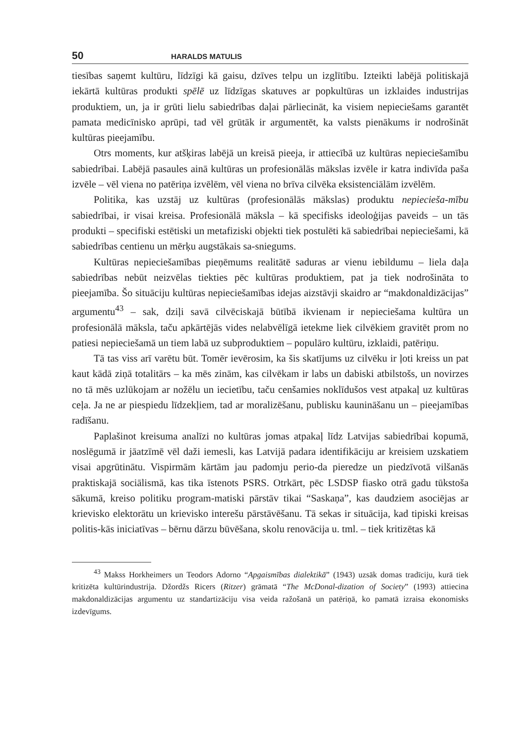50 HARALDS MATULIS
tiesības saņemt kultūru, līdzīgi kā gaisu, dzīves telpu un izglītību. Izteikti labējā politiskajā iekārtā kultūras produkti spēlē uz līdzīgas skatuves ar popkultūras un izklaides industrijas produktiem, un, ja ir grūti lielu sabiedrības daļai pārliecināt, ka visiem nepieciešams garantēt pamata medicīnisko aprūpi, tad vēl grūtāk ir argumentēt, ka valsts pienākums ir nodrošināt kultūras pieejamību.
Otrs moments, kur atšķiras labējā un kreisā pieeja, ir attiecībā uz kultūras nepieciešamību sabiedrībai. Labējā pasaules ainā kultūras un profesionālās mākslas izvēle ir katra indivīda paša izvēle – vēl viena no patēriņa izvēlēm, vēl viena no brīva cilvēka eksistenciālām izvēlēm.
Politika, kas uzstāj uz kultūras (profesionālās mākslas) produktu nepiecieša-mību sabiedrībai, ir visai kreisa. Profesionālā māksla – kā specifisks ideoloģijas paveids – un tās produkti – specifiski estētiski un metafiziski objekti tiek postulēti kā sabiedrībai nepieciešami, kā sabiedrības centienu un mērķu augstākais sa-sniegums.
Kultūras nepieciešamības pieņēmums realitātē saduras ar vienu iebildumu – liela daļa sabiedrības nebūt neizvēlas tiekties pēc kultūras produktiem, pat ja tiek nodrošināta to pieejamība. Šo situāciju kultūras nepieciešamības idejas aizstāvji skaidro ar “makdonaldizācijas” argumentu<sup>43</sup> – sak, dziļi savā cilvēciskajā būtībā ikvienam ir nepieciešama kultūra un profesionālā māksla, taču apkārtējās vides nelabvēlīgā ietekme liek cilvēkiem gravitēt prom no patiesi nepieciešamā un tiem labā uz subproduktiem – populāro kultūru, izklaidi, patēriņu.
Tā tas viss arī varētu būt. Tomēr ievērosim, ka šis skatījums uz cilvēku ir ļoti kreiss un pat kaut kādā ziņā totalitārs – ka mēs zinām, kas cilvēkam ir labs un dabiski atbilstošs, un novirzes no tā mēs uzlūkojam ar nožēlu un iecietību, taču cenšamies noklīdušos vest atpakaļ uz kultūras ceļa. Ja ne ar piespiedu līdzekļiem, tad ar moralizēšanu, publisku kaunināšanu un – pieejamības radīšanu.
Paplašinot kreisuma analīzi no kultūras jomas atpakaļ līdz Latvijas sabiedrībai kopumā, noslēgumā ir jāatzīmē vēl daži iemesli, kas Latvijā padara identifikāciju ar kreisiem uzskatiem visai apgrūtinātu. Vispirmām kārtām jau padomju perio-da pieredze un piedzīvotā vilšanās praktiskajā sociālismā, kas tika īstenots PSRS. Otrkārt, pēc LSDSP fiasko otrā gadu tūkstoša sākumā, kreiso politiku program-matiski pārstāv tikai “Saskaņa”, kas daudziem asociējas ar krievisko elektorātu un krievisko interešu pārstāvēšanu. Tā sekas ir situācija, kad tipiski kreisas politis-kās iniciatīvas – bērnu dārzu būvēšana, skolu renovācija u. tml. – tiek kritizētas kā
<sup>43</sup> Makss Horkheimers un Teodors Adorno “Apgaismības dialektikā” (1943) uzsāk domas tradīciju, kurā tiek kritizēta kultūrindustrija. Džordžs Ricers (Ritzer) grāmatā “The McDonal-dization of Society” (1993) attiecina makdonaldizācijas argumentu uz standartizāciju visa veida ražošanā un patēriņā, ko pamatā izraisa ekonomisks izdevīgums.